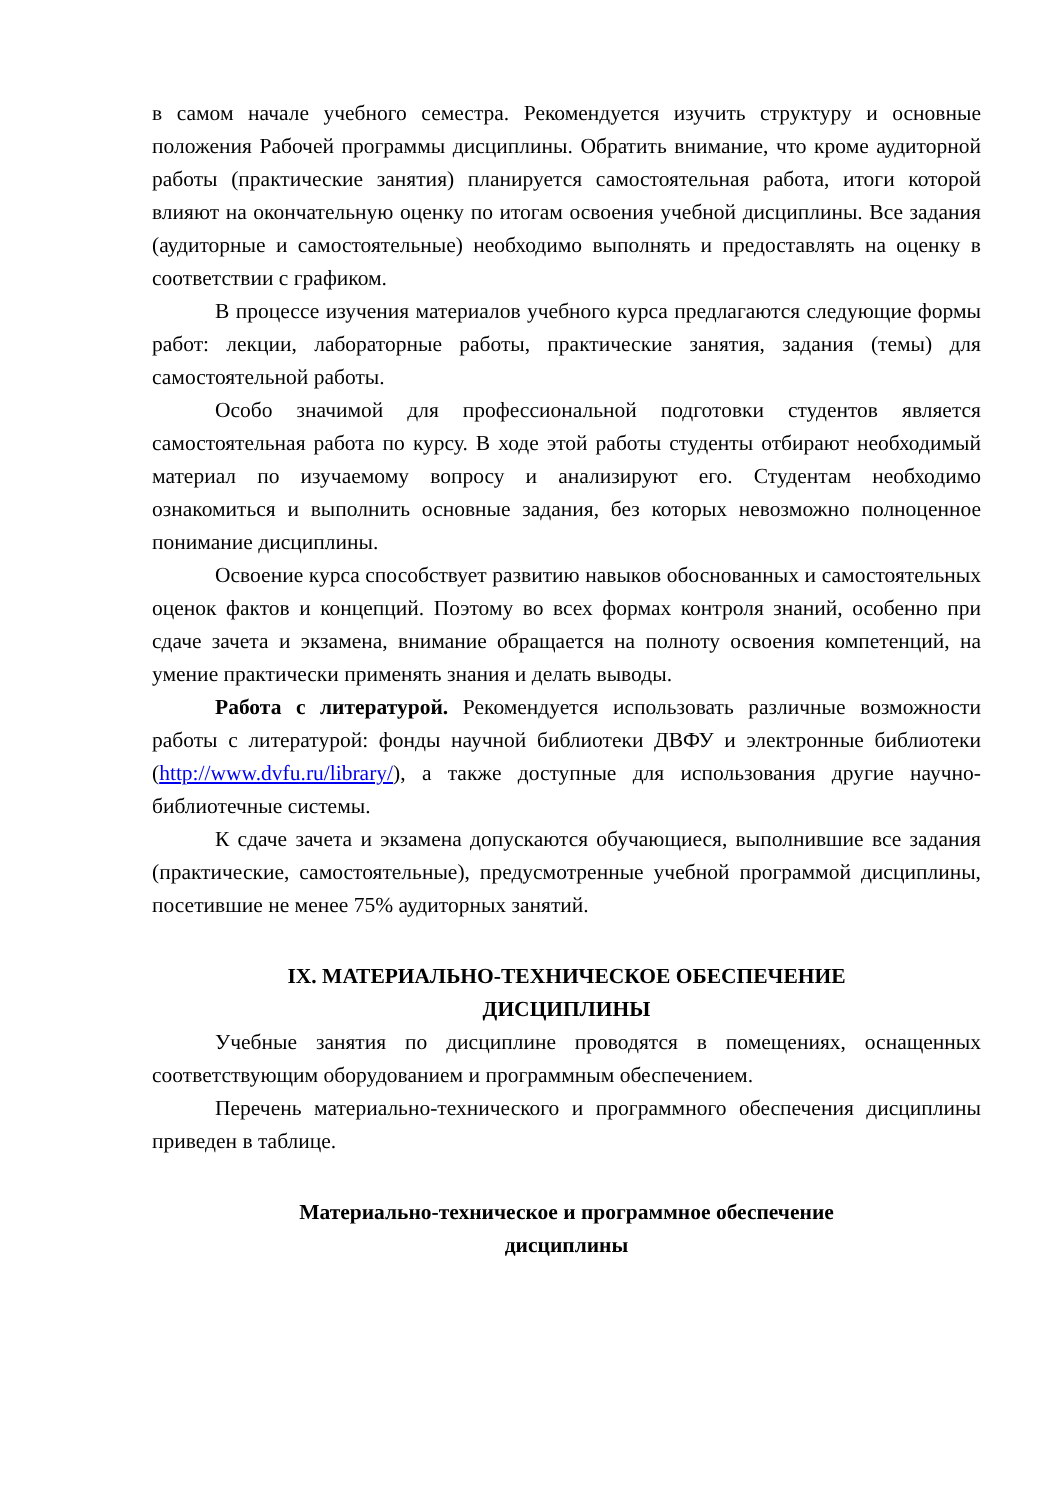в самом начале учебного семестра. Рекомендуется изучить структуру и основные положения Рабочей программы дисциплины. Обратить внимание, что кроме аудиторной работы (практические занятия) планируется самостоятельная работа, итоги которой влияют на окончательную оценку по итогам освоения учебной дисциплины. Все задания (аудиторные и самостоятельные) необходимо выполнять и предоставлять на оценку в соответствии с графиком.
В процессе изучения материалов учебного курса предлагаются следующие формы работ: лекции, лабораторные работы, практические занятия, задания (темы) для самостоятельной работы.
Особо значимой для профессиональной подготовки студентов является самостоятельная работа по курсу. В ходе этой работы студенты отбирают необходимый материал по изучаемому вопросу и анализируют его. Студентам необходимо ознакомиться и выполнить основные задания, без которых невозможно полноценное понимание дисциплины.
Освоение курса способствует развитию навыков обоснованных и самостоятельных оценок фактов и концепций. Поэтому во всех формах контроля знаний, особенно при сдаче зачета и экзамена, внимание обращается на полноту освоения компетенций, на умение практически применять знания и делать выводы.
Работа с литературой. Рекомендуется использовать различные возможности работы с литературой: фонды научной библиотеки ДВФУ и электронные библиотеки (http://www.dvfu.ru/library/), а также доступные для использования другие научно-библиотечные системы.
К сдаче зачета и экзамена допускаются обучающиеся, выполнившие все задания (практические, самостоятельные), предусмотренные учебной программой дисциплины, посетившие не менее 75% аудиторных занятий.
IX. МАТЕРИАЛЬНО-ТЕХНИЧЕСКОЕ ОБЕСПЕЧЕНИЕ
ДИСЦИПЛИНЫ
Учебные занятия по дисциплине проводятся в помещениях, оснащенных соответствующим оборудованием и программным обеспечением.
Перечень материально-технического и программного обеспечения дисциплины приведен в таблице.
Материально-техническое и программное обеспечение
дисциплины